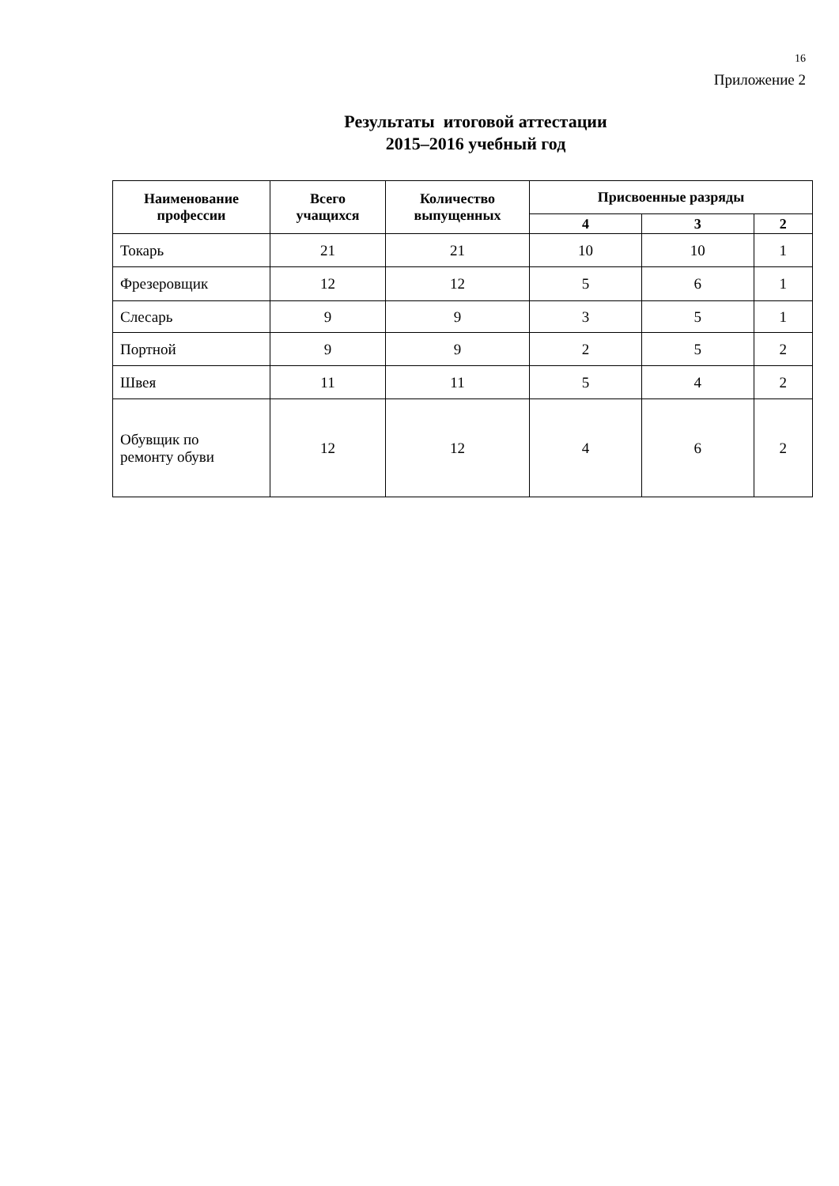16
Приложение 2
Результаты итоговой аттестации
2015–2016 учебный год
| Наименование профессии | Всего учащихся | Количество выпущенных | Присвоенные разряды | | |
| --- | --- | --- | --- | --- | --- |
| | | | 4 | 3 | 2 |
| Токарь | 21 | 21 | 10 | 10 | 1 |
| Фрезеровщик | 12 | 12 | 5 | 6 | 1 |
| Слесарь | 9 | 9 | 3 | 5 | 1 |
| Портной | 9 | 9 | 2 | 5 | 2 |
| Швея | 11 | 11 | 5 | 4 | 2 |
| Обувщик по ремонту обуви | 12 | 12 | 4 | 6 | 2 |